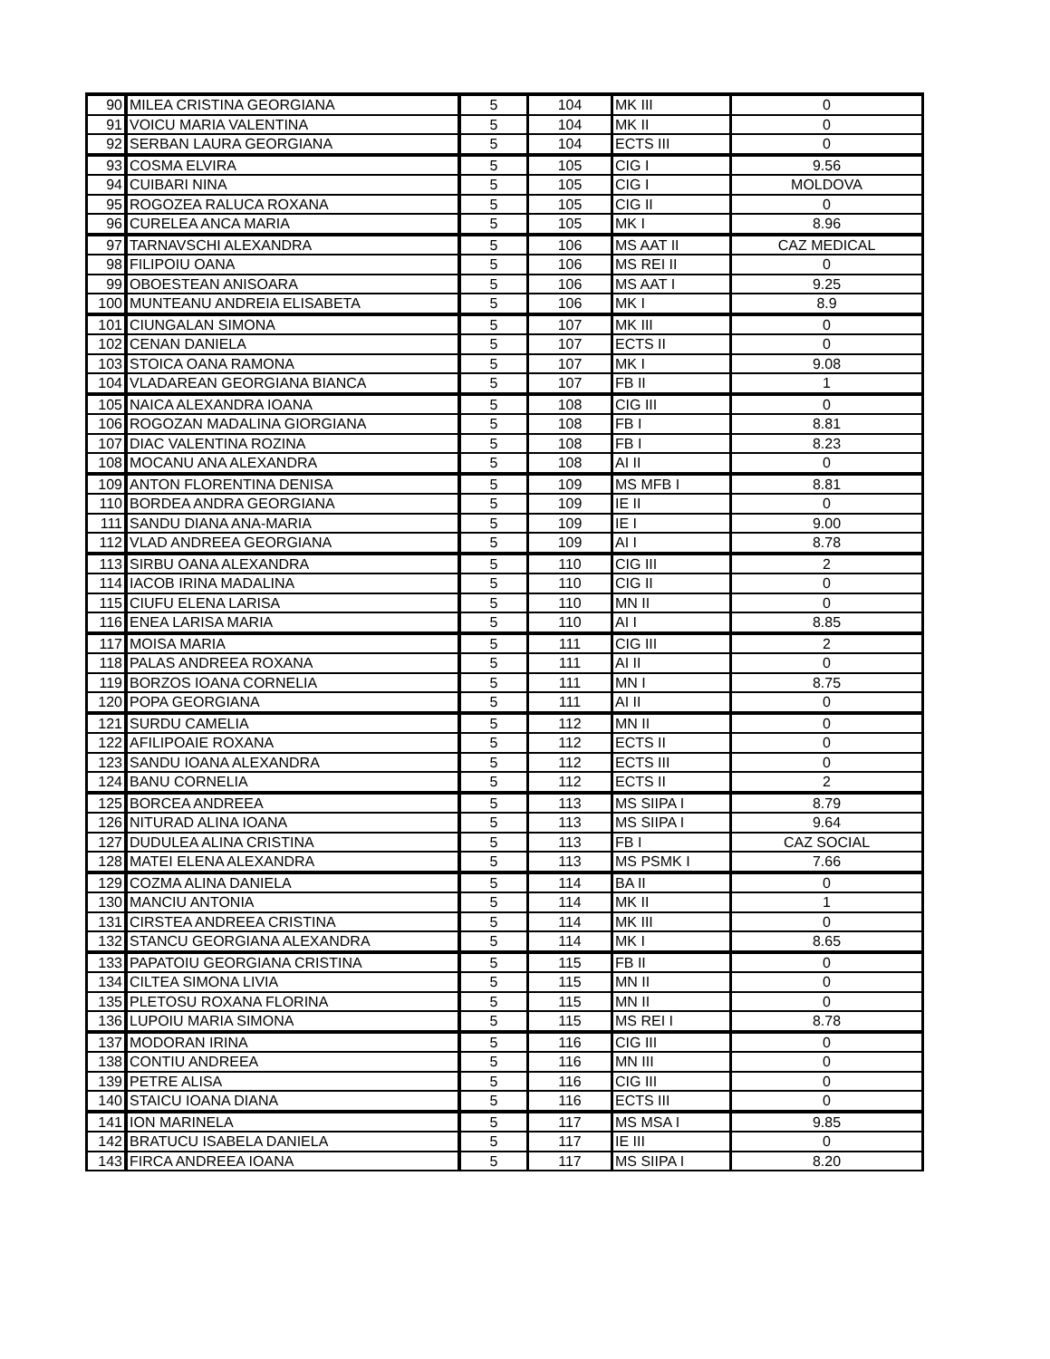| 90 | MILEA CRISTINA GEORGIANA | 5 | 104 | MK III | 0 |
| 91 | VOICU MARIA VALENTINA | 5 | 104 | MK II | 0 |
| 92 | SERBAN LAURA GEORGIANA | 5 | 104 | ECTS III | 0 |
| 93 | COSMA ELVIRA | 5 | 105 | CIG I | 9.56 |
| 94 | CUIBARI NINA | 5 | 105 | CIG I | MOLDOVA |
| 95 | ROGOZEA RALUCA ROXANA | 5 | 105 | CIG II | 0 |
| 96 | CURELEA ANCA MARIA | 5 | 105 | MK I | 8.96 |
| 97 | TARNAVSCHI ALEXANDRA | 5 | 106 | MS AAT II | CAZ MEDICAL |
| 98 | FILIPOIU OANA | 5 | 106 | MS REI II | 0 |
| 99 | OBOESTEAN ANISOARA | 5 | 106 | MS AAT I | 9.25 |
| 100 | MUNTEANU ANDREIA ELISABETA | 5 | 106 | MK I | 8.9 |
| 101 | CIUNGALAN SIMONA | 5 | 107 | MK III | 0 |
| 102 | CENAN DANIELA | 5 | 107 | ECTS II | 0 |
| 103 | STOICA OANA RAMONA | 5 | 107 | MK I | 9.08 |
| 104 | VLADAREAN GEORGIANA BIANCA | 5 | 107 | FB II | 1 |
| 105 | NAICA ALEXANDRA IOANA | 5 | 108 | CIG III | 0 |
| 106 | ROGOZAN MADALINA GIORGIANA | 5 | 108 | FB I | 8.81 |
| 107 | DIAC VALENTINA ROZINA | 5 | 108 | FB I | 8.23 |
| 108 | MOCANU ANA ALEXANDRA | 5 | 108 | AI II | 0 |
| 109 | ANTON FLORENTINA DENISA | 5 | 109 | MS MFB I | 8.81 |
| 110 | BORDEA ANDRA GEORGIANA | 5 | 109 | IE II | 0 |
| 111 | SANDU DIANA ANA-MARIA | 5 | 109 | IE I | 9.00 |
| 112 | VLAD ANDREEA GEORGIANA | 5 | 109 | AI I | 8.78 |
| 113 | SIRBU OANA ALEXANDRA | 5 | 110 | CIG III | 2 |
| 114 | IACOB IRINA MADALINA | 5 | 110 | CIG II | 0 |
| 115 | CIUFU ELENA LARISA | 5 | 110 | MN II | 0 |
| 116 | ENEA LARISA MARIA | 5 | 110 | AI I | 8.85 |
| 117 | MOISA MARIA | 5 | 111 | CIG III | 2 |
| 118 | PALAS ANDREEA ROXANA | 5 | 111 | AI II | 0 |
| 119 | BORZOS IOANA CORNELIA | 5 | 111 | MN I | 8.75 |
| 120 | POPA GEORGIANA | 5 | 111 | AI II | 0 |
| 121 | SURDU CAMELIA | 5 | 112 | MN II | 0 |
| 122 | AFILIPOAIE ROXANA | 5 | 112 | ECTS II | 0 |
| 123 | SANDU IOANA ALEXANDRA | 5 | 112 | ECTS III | 0 |
| 124 | BANU CORNELIA | 5 | 112 | ECTS II | 2 |
| 125 | BORCEA ANDREEA | 5 | 113 | MS SIIPA I | 8.79 |
| 126 | NITURAD ALINA IOANA | 5 | 113 | MS SIIPA I | 9.64 |
| 127 | DUDULEA ALINA CRISTINA | 5 | 113 | FB I | CAZ SOCIAL |
| 128 | MATEI ELENA ALEXANDRA | 5 | 113 | MS PSMK I | 7.66 |
| 129 | COZMA ALINA DANIELA | 5 | 114 | BA II | 0 |
| 130 | MANCIU ANTONIA | 5 | 114 | MK II | 1 |
| 131 | CIRSTEA ANDREEA CRISTINA | 5 | 114 | MK III | 0 |
| 132 | STANCU GEORGIANA ALEXANDRA | 5 | 114 | MK I | 8.65 |
| 133 | PAPATOIU GEORGIANA CRISTINA | 5 | 115 | FB II | 0 |
| 134 | CILTEA SIMONA LIVIA | 5 | 115 | MN II | 0 |
| 135 | PLETOSU ROXANA FLORINA | 5 | 115 | MN II | 0 |
| 136 | LUPOIU MARIA SIMONA | 5 | 115 | MS REI I | 8.78 |
| 137 | MODORAN IRINA | 5 | 116 | CIG III | 0 |
| 138 | CONTIU ANDREEA | 5 | 116 | MN III | 0 |
| 139 | PETRE ALISA | 5 | 116 | CIG III | 0 |
| 140 | STAICU IOANA DIANA | 5 | 116 | ECTS III | 0 |
| 141 | ION MARINELA | 5 | 117 | MS MSA I | 9.85 |
| 142 | BRATUCU ISABELA DANIELA | 5 | 117 | IE III | 0 |
| 143 | FIRCA ANDREEA IOANA | 5 | 117 | MS SIIPA I | 8.20 |